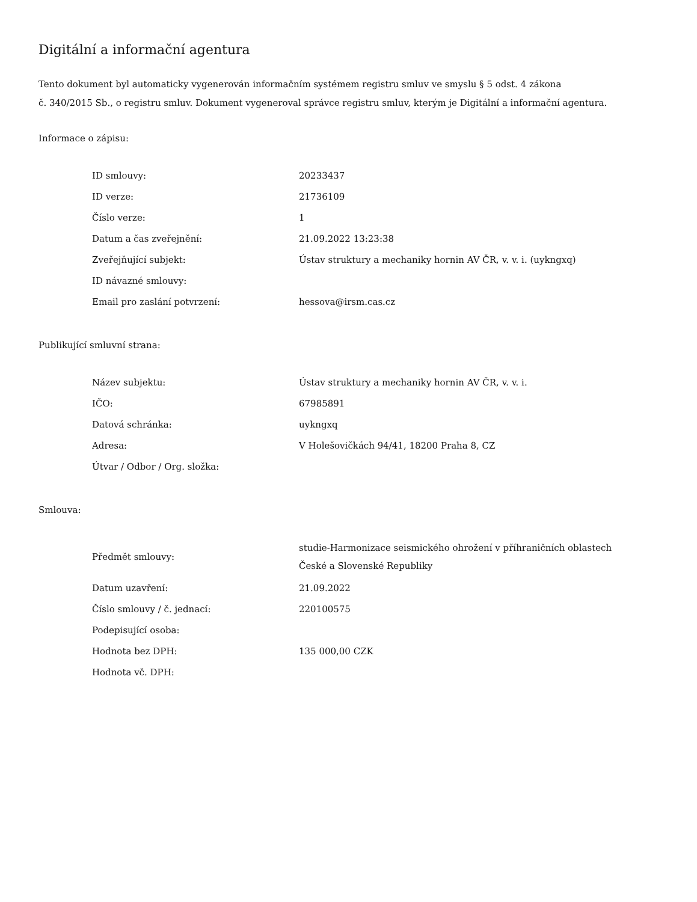Digitální a informační agentura
Tento dokument byl automaticky vygenerován informačním systémem registru smluv ve smyslu § 5 odst. 4 zákona
č. 340/2015 Sb., o registru smluv. Dokument vygeneroval správce registru smluv, kterým je Digitální a informační agentura.
Informace o zápisu:
| ID smlouvy: | 20233437 |
| ID verze: | 21736109 |
| Číslo verze: | 1 |
| Datum a čas zveřejnění: | 21.09.2022 13:23:38 |
| Zveřejňující subjekt: | Ústav struktury a mechaniky hornin AV ČR, v. v. i. (uykngxq) |
| ID návazné smlouvy: | |
| Email pro zaslání potvrzení: | hessova@irsm.cas.cz |
Publikující smluvní strana:
| Název subjektu: | Ústav struktury a mechaniky hornin AV ČR, v. v. i. |
| IČO: | 67985891 |
| Datová schránka: | uykngxq |
| Adresa: | V Holešovičkách 94/41, 18200 Praha 8, CZ |
| Útvar / Odbor / Org. složka: | |
Smlouva:
| Předmět smlouvy: | studie-Harmonizace seismického ohrožení v příhraničních oblastech České a Slovenské Republiky |
| Datum uzavření: | 21.09.2022 |
| Číslo smlouvy / č. jednací: | 220100575 |
| Podepisující osoba: | |
| Hodnota bez DPH: | 135 000,00 CZK |
| Hodnota vč. DPH: | |